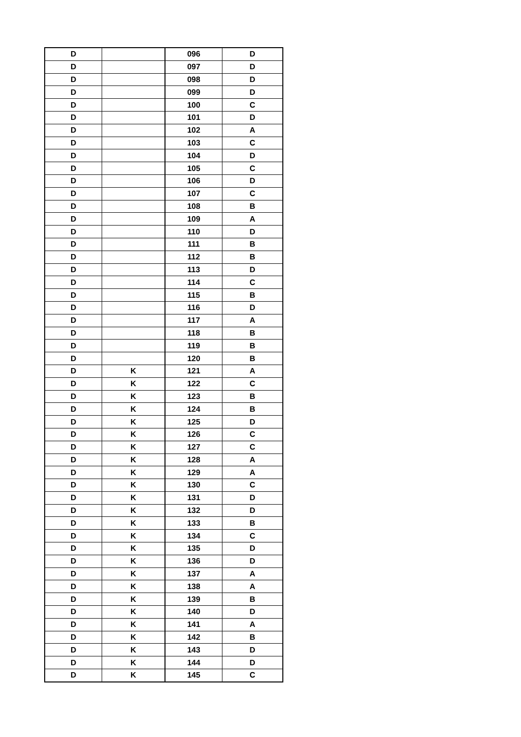| D | | 096 | D |
| D | | 097 | D |
| D | | 098 | D |
| D | | 099 | D |
| D | | 100 | C |
| D | | 101 | D |
| D | | 102 | A |
| D | | 103 | C |
| D | | 104 | D |
| D | | 105 | C |
| D | | 106 | D |
| D | | 107 | C |
| D | | 108 | B |
| D | | 109 | A |
| D | | 110 | D |
| D | | 111 | B |
| D | | 112 | B |
| D | | 113 | D |
| D | | 114 | C |
| D | | 115 | B |
| D | | 116 | D |
| D | | 117 | A |
| D | | 118 | B |
| D | | 119 | B |
| D | | 120 | B |
| D | K | 121 | A |
| D | K | 122 | C |
| D | K | 123 | B |
| D | K | 124 | B |
| D | K | 125 | D |
| D | K | 126 | C |
| D | K | 127 | C |
| D | K | 128 | A |
| D | K | 129 | A |
| D | K | 130 | C |
| D | K | 131 | D |
| D | K | 132 | D |
| D | K | 133 | B |
| D | K | 134 | C |
| D | K | 135 | D |
| D | K | 136 | D |
| D | K | 137 | A |
| D | K | 138 | A |
| D | K | 139 | B |
| D | K | 140 | D |
| D | K | 141 | A |
| D | K | 142 | B |
| D | K | 143 | D |
| D | K | 144 | D |
| D | K | 145 | C |